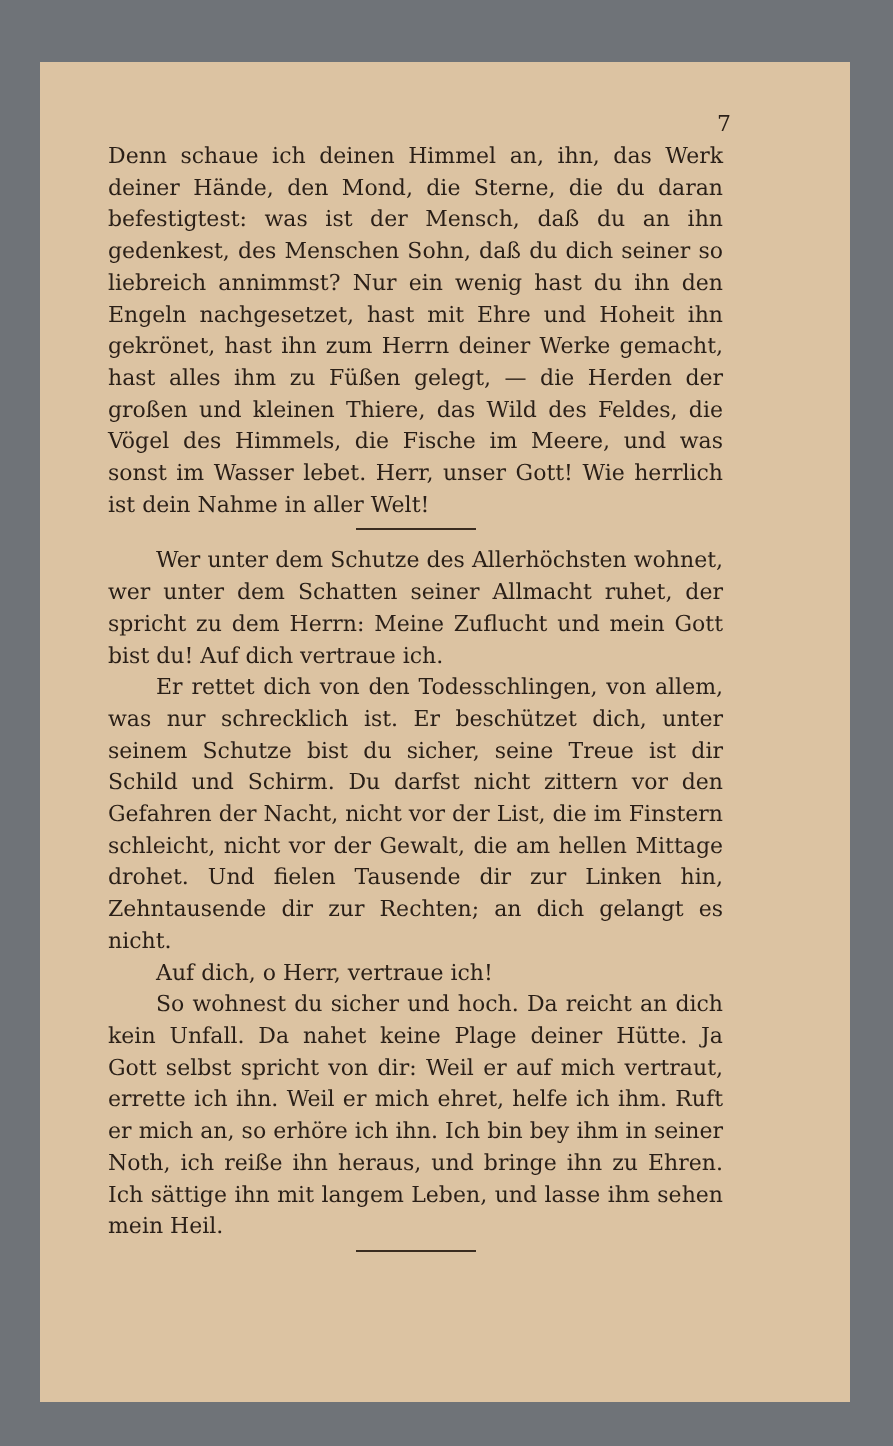7
Denn schaue ich deinen Himmel an, ihn, das Werk deiner Hände, den Mond, die Sterne, die du daran befestigtest: was ist der Mensch, daß du an ihn gedenkest, des Menschen Sohn, daß du dich seiner so liebreich annimmst? Nur ein wenig hast du ihn den Engeln nachgesetzet, hast mit Ehre und Hoheit ihn gekrönet, hast ihn zum Herrn deiner Werke gemacht, hast alles ihm zu Füßen gelegt, — die Herden der großen und kleinen Thiere, das Wild des Feldes, die Vögel des Himmels, die Fische im Meere, und was sonst im Wasser lebet. Herr, unser Gott! Wie herrlich ist dein Nahme in aller Welt!
Wer unter dem Schutze des Allerhöchsten wohnet, wer unter dem Schatten seiner Allmacht ruhet, der spricht zu dem Herrn: Meine Zuflucht und mein Gott bist du! Auf dich vertraue ich.
Er rettet dich von den Todesschlingen, von allem, was nur schrecklich ist. Er beschützet dich, unter seinem Schutze bist du sicher, seine Treue ist dir Schild und Schirm. Du darfst nicht zittern vor den Gefahren der Nacht, nicht vor der List, die im Finstern schleicht, nicht vor der Gewalt, die am hellen Mittage drohet. Und fielen Tausende dir zur Linken hin, Zehntausende dir zur Rechten; an dich gelangt es nicht.
Auf dich, o Herr, vertraue ich!
So wohnest du sicher und hoch. Da reicht an dich kein Unfall. Da nahet keine Plage deiner Hütte. Ja Gott selbst spricht von dir: Weil er auf mich vertraut, errette ich ihn. Weil er mich ehret, helfe ich ihm. Ruft er mich an, so erhöre ich ihn. Ich bin bey ihm in seiner Noth, ich reiße ihn heraus, und bringe ihn zu Ehren. Ich sättige ihn mit langem Leben, und lasse ihm sehen mein Heil.